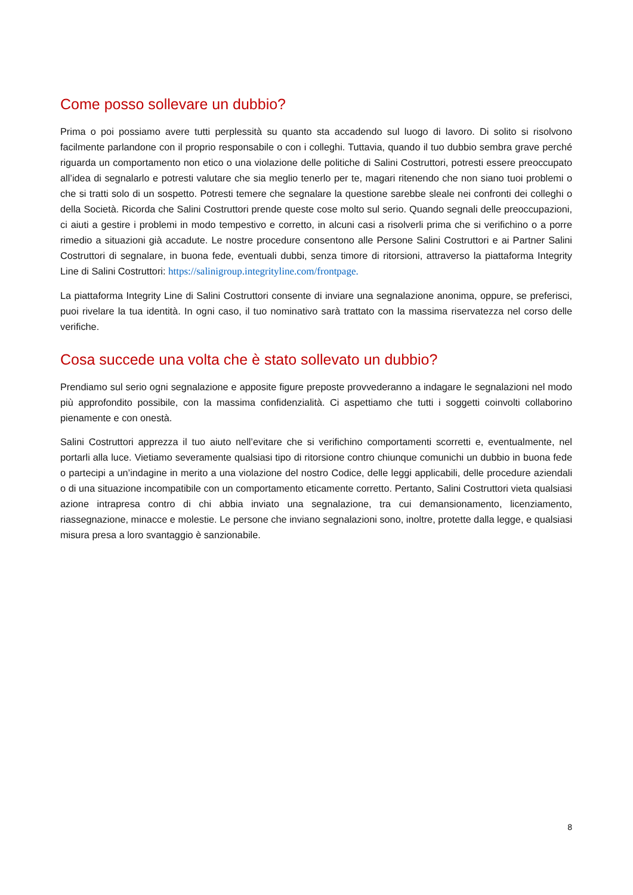Come posso sollevare un dubbio?
Prima o poi possiamo avere tutti perplessità su quanto sta accadendo sul luogo di lavoro. Di solito si risolvono facilmente parlandone con il proprio responsabile o con i colleghi. Tuttavia, quando il tuo dubbio sembra grave perché riguarda un comportamento non etico o una violazione delle politiche di Salini Costruttori, potresti essere preoccupato all’idea di segnalarlo e potresti valutare che sia meglio tenerlo per te, magari ritenendo che non siano tuoi problemi o che si tratti solo di un sospetto. Potresti temere che segnalare la questione sarebbe sleale nei confronti dei colleghi o della Società. Ricorda che Salini Costruttori prende queste cose molto sul serio. Quando segnali delle preoccupazioni, ci aiuti a gestire i problemi in modo tempestivo e corretto, in alcuni casi a risolverli prima che si verifichino o a porre rimedio a situazioni già accadute. Le nostre procedure consentono alle Persone Salini Costruttori e ai Partner Salini Costruttori di segnalare, in buona fede, eventuali dubbi, senza timore di ritorsioni, attraverso la piattaforma Integrity Line di Salini Costruttori: https://salinigroup.integrityline.com/frontpage.
La piattaforma Integrity Line di Salini Costruttori consente di inviare una segnalazione anonima, oppure, se preferisci, puoi rivelare la tua identità. In ogni caso, il tuo nominativo sarà trattato con la massima riservatezza nel corso delle verifiche.
Cosa succede una volta che è stato sollevato un dubbio?
Prendiamo sul serio ogni segnalazione e apposite figure preposte provvederanno a indagare le segnalazioni nel modo più approfondito possibile, con la massima confidenzialità. Ci aspettiamo che tutti i soggetti coinvolti collaborino pienamente e con onestà.
Salini Costruttori apprezza il tuo aiuto nell’evitare che si verifichino comportamenti scorretti e, eventualmente, nel portarli alla luce. Vietiamo severamente qualsiasi tipo di ritorsione contro chiunque comunichi un dubbio in buona fede o partecipi a un’indagine in merito a una violazione del nostro Codice, delle leggi applicabili, delle procedure aziendali o di una situazione incompatibile con un comportamento eticamente corretto. Pertanto, Salini Costruttori vieta qualsiasi azione intrapresa contro di chi abbia inviato una segnalazione, tra cui demansionamento, licenziamento, riassegnazione, minacce e molestie. Le persone che inviano segnalazioni sono, inoltre, protette dalla legge, e qualsiasi misura presa a loro svantaggio è sanzionabile.
8